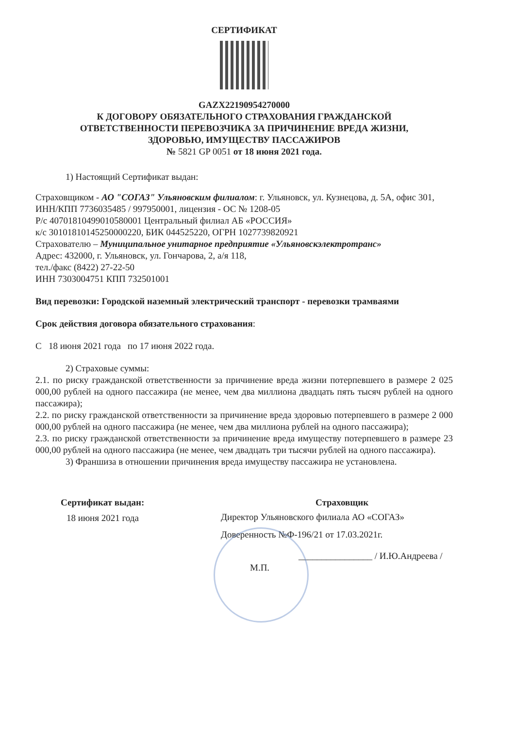СЕРТИФИКАТ
GAZX22190954270000
К ДОГОВОРУ ОБЯЗАТЕЛЬНОГО СТРАХОВАНИЯ ГРАЖДАНСКОЙ
ОТВЕТСТВЕННОСТИ ПЕРЕВОЗЧИКА ЗА ПРИЧИНЕНИЕ ВРЕДА ЖИЗНИ,
ЗДОРОВЬЮ, ИМУЩЕСТВУ ПАССАЖИРОВ
№ 5821 GP 0051 от 18 июня 2021 года.
1) Настоящий Сертификат выдан:
Страховщиком - АО "СОГАЗ" Ульяновским филиалом: г. Ульяновск, ул. Кузнецова, д. 5А, офис 301, ИНН/КПП 7736035485 / 997950001, лицензия - ОС № 1208-05
Р/с 40701810499010580001 Центральный филиал АБ «РОССИЯ»
к/с 30101810145250000220, БИК 044525220, ОГРН 1027739820921
Страхователю – Муниципальное унитарное предприятие «Ульяновскэлектротранс»
Адрес: 432000, г. Ульяновск, ул. Гончарова, 2, а/я 118,
тел./факс (8422) 27-22-50
ИНН 7303004751 КПП 732501001
Вид перевозки: Городской наземный электрический транспорт - перевозки трамваями
Срок действия договора обязательного страхования:
С 18 июня 2021 года по 17 июня 2022 года.
2) Страховые суммы:
2.1. по риску гражданской ответственности за причинение вреда жизни потерпевшего в размере 2 025 000,00 рублей на одного пассажира (не менее, чем два миллиона двадцать пять тысяч рублей на одного пассажира);
2.2. по риску гражданской ответственности за причинение вреда здоровью потерпевшего в размере 2 000 000,00 рублей на одного пассажира (не менее, чем два миллиона рублей на одного пассажира);
2.3. по риску гражданской ответственности за причинение вреда имуществу потерпевшего в размере 23 000,00 рублей на одного пассажира (не менее, чем двадцать три тысячи рублей на одного пассажира).
3) Франшиза в отношении причинения вреда имуществу пассажира не установлена.
Сертификат выдан:
18 июня 2021 года
Страховщик
Директор Ульяновского филиала АО «СОГАЗ»
Доверенность №Ф-196/21 от 17.03.2021г.
________________ / И.Ю.Андреева /
М.П.